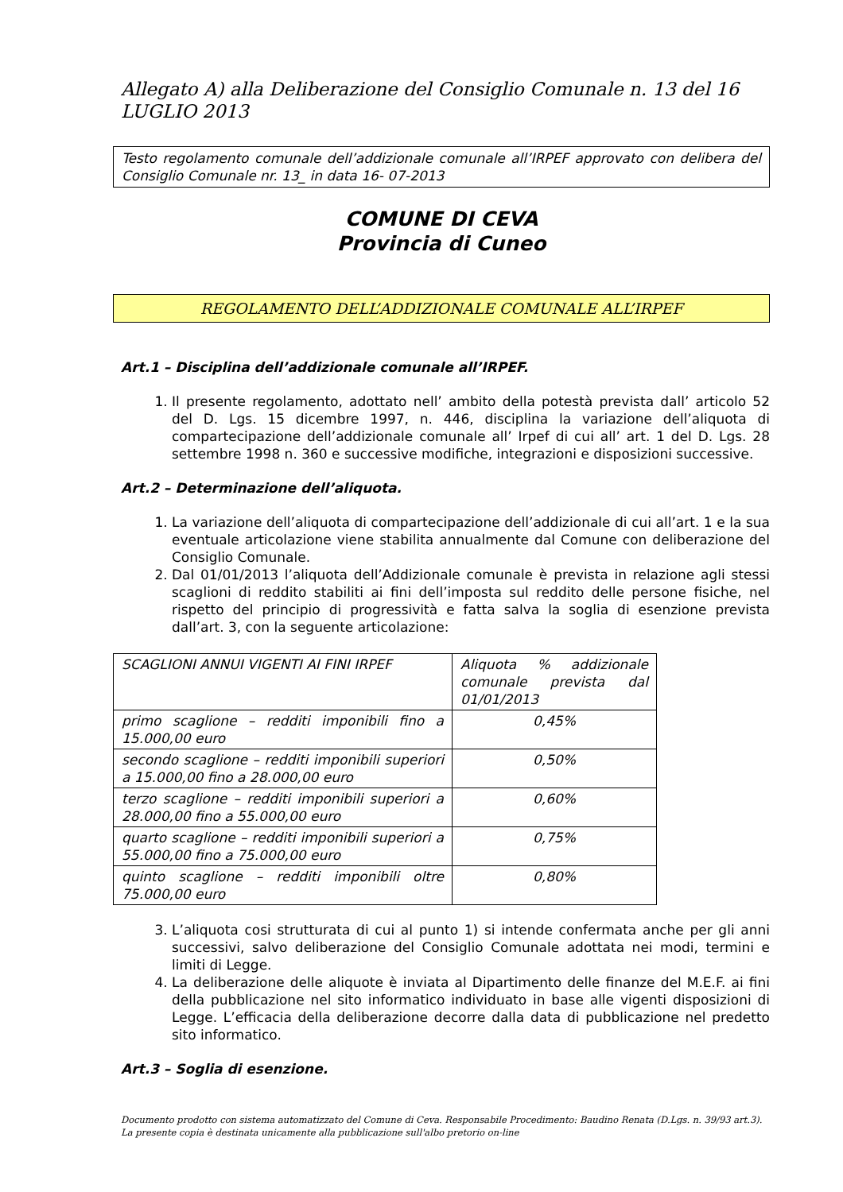Allegato A) alla Deliberazione del Consiglio Comunale n. 13 del 16 LUGLIO 2013
Testo regolamento comunale dell’addizionale comunale all’IRPEF approvato con delibera del Consiglio Comunale nr. 13_ in data 16- 07-2013
COMUNE DI CEVA
Provincia di Cuneo
REGOLAMENTO DELL’ADDIZIONALE COMUNALE ALL’IRPEF
Art.1 – Disciplina dell’addizionale comunale all’IRPEF.
1. Il presente regolamento, adottato nell’ ambito della potestà prevista dall’ articolo 52 del D. Lgs. 15 dicembre 1997, n. 446, disciplina la variazione dell’aliquota di compartecipazione dell’addizionale comunale all’ Irpef di cui all’ art. 1 del D. Lgs. 28 settembre 1998 n. 360 e successive modifiche, integrazioni e disposizioni successive.
Art.2 – Determinazione dell’aliquota.
1. La variazione dell’aliquota di compartecipazione dell’addizionale di cui all’art. 1 e la sua eventuale articolazione viene stabilita annualmente dal Comune con deliberazione del Consiglio Comunale.
2. Dal 01/01/2013 l’aliquota dell’Addizionale comunale è prevista in relazione agli stessi scaglioni di reddito stabiliti ai fini dell’imposta sul reddito delle persone fisiche, nel rispetto del principio di progressività e fatta salva la soglia di esenzione prevista dall’art. 3, con la seguente articolazione:
| SCAGLIONI ANNUI VIGENTI AI FINI IRPEF | Aliquota % addizionale comunale prevista dal 01/01/2013 |
| primo scaglione – redditi imponibili fino a 15.000,00 euro | 0,45% |
| secondo scaglione – redditi imponibili superiori a 15.000,00 fino a 28.000,00 euro | 0,50% |
| terzo scaglione – redditi imponibili superiori a 28.000,00 fino a 55.000,00 euro | 0,60% |
| quarto scaglione – redditi imponibili superiori a 55.000,00 fino a 75.000,00 euro | 0,75% |
| quinto scaglione – redditi imponibili oltre 75.000,00 euro | 0,80% |
3. L’aliquota cosi strutturata di cui al punto 1) si intende confermata anche per gli anni successivi, salvo deliberazione del Consiglio Comunale adottata nei modi, termini e limiti di Legge.
4. La deliberazione delle aliquote è inviata al Dipartimento delle finanze del M.E.F. ai fini della pubblicazione nel sito informatico individuato in base alle vigenti disposizioni di Legge. L’efficacia della deliberazione decorre dalla data di pubblicazione nel predetto sito informatico.
Art.3 – Soglia di esenzione.
Documento prodotto con sistema automatizzato del Comune di Ceva. Responsabile Procedimento: Baudino Renata (D.Lgs. n. 39/93 art.3).
La presente copia è destinata unicamente alla pubblicazione sull'albo pretorio on-line